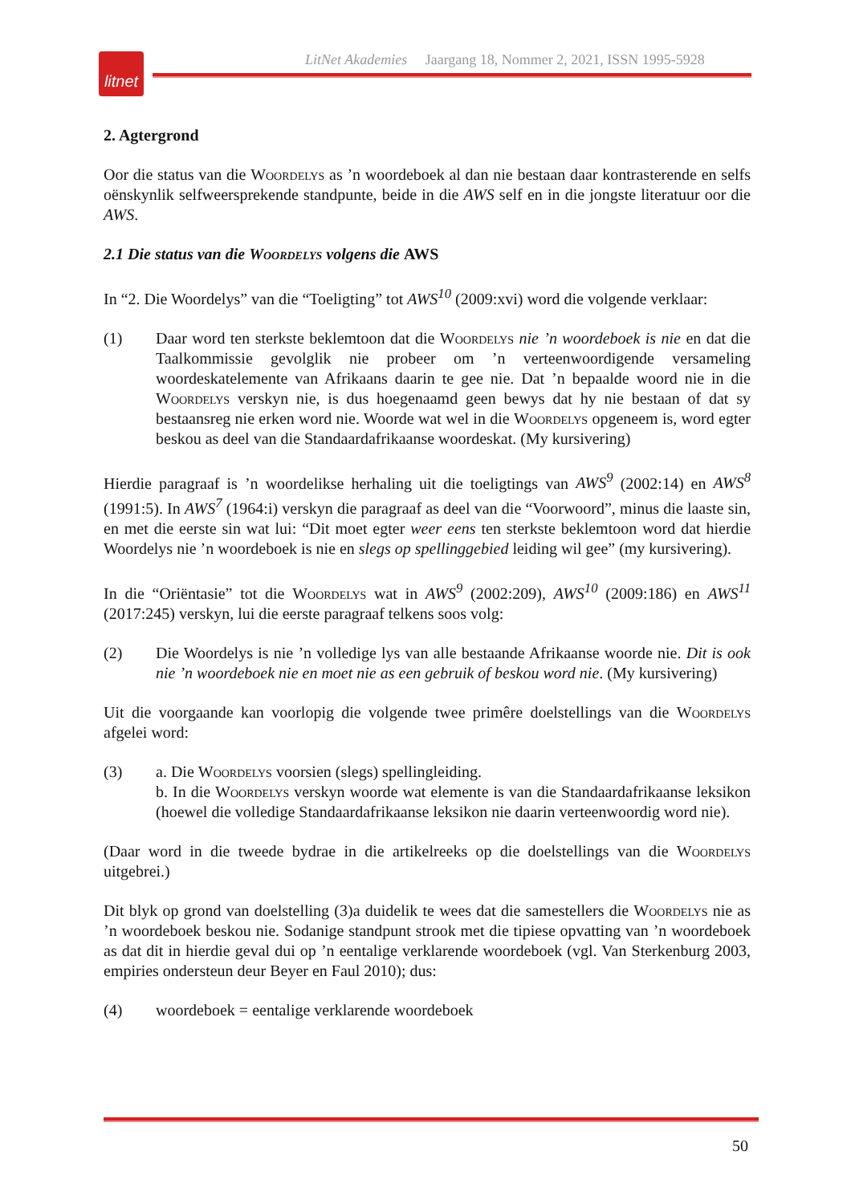litnet
LitNet Akademies Jaargang 18, Nommer 2, 2021, ISSN 1995-5928
2. Agtergrond
Oor die status van die Woordelys as ’n woordeboek al dan nie bestaan daar kontrasterende en selfs oënskynlik selfweersprekende standpunte, beide in die AWS self en in die jongste literatuur oor die AWS.
2.1 Die status van die Woordelys volgens die AWS
In “2. Die Woordelys” van die “Toeligting” tot AWS<sup>10</sup> (2009:xvi) word die volgende verklaar:
(1) Daar word ten sterkste beklemtoon dat die Woordelys nie ’n woordeboek is nie en dat die Taalkommissie gevolglik nie probeer om ’n verteenwoordigende versameling woordeskatelemente van Afrikaans daarin te gee nie. Dat ’n bepaalde woord nie in die Woordelys verskyn nie, is dus hoegenaamd geen bewys dat hy nie bestaan of dat sy bestaansreg nie erken word nie. Woorde wat wel in die Woordelys opgeneem is, word egter beskou as deel van die Standaardafrikaanse woordeskat. (My kursivering)
Hierdie paragraaf is ’n woordelikse herhaling uit die toeligtings van AWS<sup>9</sup> (2002:14) en AWS<sup>8</sup> (1991:5). In AWS<sup>7</sup> (1964:i) verskyn die paragraaf as deel van die “Voorwoord”, minus die laaste sin, en met die eerste sin wat lui: “Dit moet egter weer eens ten sterkste beklemtoon word dat hierdie Woordelys nie ’n woordeboek is nie en slegs op spellinggebied leiding wil gee” (my kursivering).
In die “Oriëntasie” tot die Woordelys wat in AWS<sup>9</sup> (2002:209), AWS<sup>10</sup> (2009:186) en AWS<sup>11</sup> (2017:245) verskyn, lui die eerste paragraaf telkens soos volg:
(2) Die Woordelys is nie ’n volledige lys van alle bestaande Afrikaanse woorde nie. Dit is ook nie ’n woordeboek nie en moet nie as een gebruik of beskou word nie. (My kursivering)
Uit die voorgaande kan voorlopig die volgende twee primêre doelstellings van die Woordelys afgelei word:
(3) a. Die Woordelys voorsien (slegs) spellingleiding.
b. In die Woordelys verskyn woorde wat elemente is van die Standaardafrikaanse leksikon (hoewel die volledige Standaardafrikaanse leksikon nie daarin verteenwoordig word nie).
(Daar word in die tweede bydrae in die artikelreeks op die doelstellings van die Woordelys uitgebrei.)
Dit blyk op grond van doelstelling (3)a duidelik te wees dat die samestellers die Woordelys nie as ’n woordeboek beskou nie. Sodanige standpunt strook met die tipiese opvatting van ’n woordeboek as dat dit in hierdie geval dui op ’n eentalige verklarende woordeboek (vgl. Van Sterkenburg 2003, empiries ondersteun deur Beyer en Faul 2010); dus:
(4) woordeboek = eentalige verklarende woordeboek
50